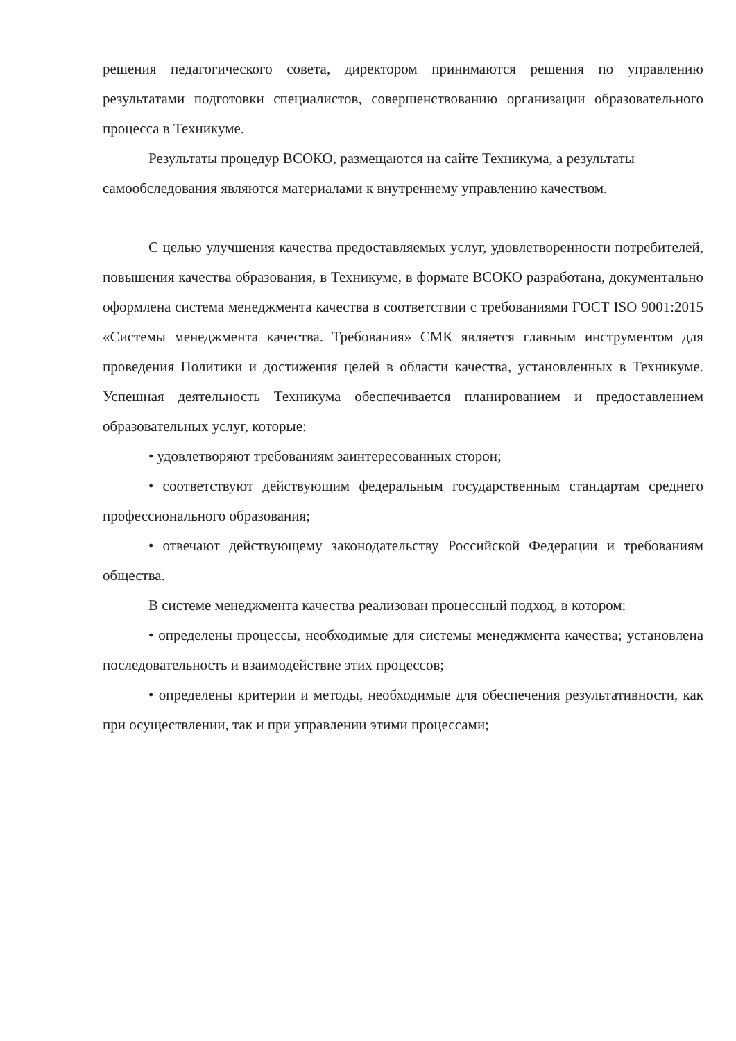решения педагогического совета, директором принимаются решения по управлению результатами подготовки специалистов, совершенствованию организации образовательного процесса в Техникуме.
Результаты процедур ВСОКО, размещаются на сайте Техникума, а результаты самообследования являются материалами к внутреннему управлению качеством.
С целью улучшения качества предоставляемых услуг, удовлетворенности потребителей, повышения качества образования, в Техникуме, в формате ВСОКО разработана, документально оформлена система менеджмента качества в соответствии с требованиями ГОСТ ISO 9001:2015 «Системы менеджмента качества. Требования» СМК является главным инструментом для проведения Политики и достижения целей в области качества, установленных в Техникуме. Успешная деятельность Техникума обеспечивается планированием и предоставлением образовательных услуг, которые:
• удовлетворяют требованиям заинтересованных сторон;
• соответствуют действующим федеральным государственным стандартам среднего профессионального образования;
• отвечают действующему законодательству Российской Федерации и требованиям общества.
В системе менеджмента качества реализован процессный подход, в котором:
• определены процессы, необходимые для системы менеджмента качества; установлена последовательность и взаимодействие этих процессов;
• определены критерии и методы, необходимые для обеспечения результативности, как при осуществлении, так и при управлении этими процессами;